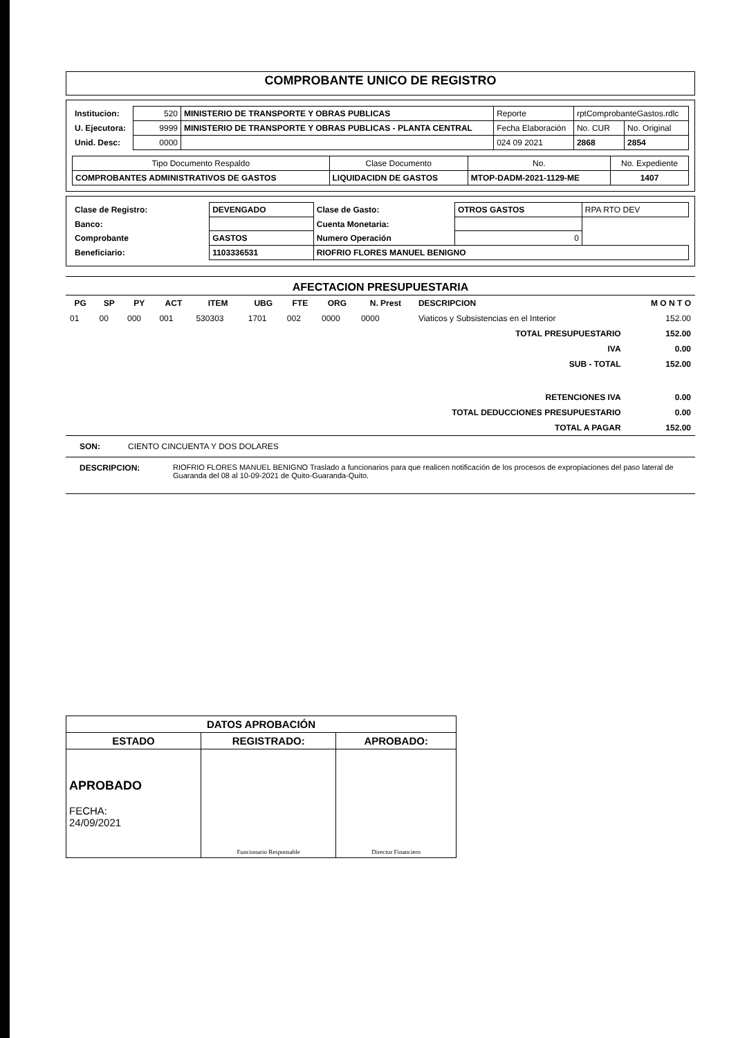COMPROBANTE UNICO DE REGISTRO
| Institucion: | 520 | MINISTERIO DE TRANSPORTE Y OBRAS PUBLICAS | Reporte | rptComprobanteGastos.rdlc | |
| U. Ejecutora: | 9999 | MINISTERIO DE TRANSPORTE Y OBRAS PUBLICAS - PLANTA CENTRAL | Fecha Elaboración | No. CUR | No. Original |
| Unid. Desc: | 0000 | | 024 09 2021 | 2868 | 2854 |
| Tipo Documento Respaldo | Clase Documento | No. | No. Expediente |
| --- | --- | --- | --- |
| COMPROBANTES ADMINISTRATIVOS DE GASTOS | LIQUIDACIDN DE GASTOS | MTOP-DADM-2021-1129-ME | 1407 |
| Clase de Registro: | DEVENGADO | Clase de Gasto: | OTROS GASTOS | RPA RTO DEV |
| Banco: | | Cuenta Monetaria: | | |
| Comprobante | GASTOS | Numero Operación | 0 | |
| Beneficiario: | 1103336531 | RIOFRIO FLORES MANUEL BENIGNO | | |
AFECTACION PRESUPUESTARIA
| PG | SP | PY | ACT | ITEM | UBG | FTE | ORG | N. Prest | DESCRIPCION | M O N T O |
| --- | --- | --- | --- | --- | --- | --- | --- | --- | --- | --- |
| 01 | 00 | 000 | 001 | 530303 | 1701 | 002 | 0000 | 0000 | Viaticos y Subsistencias en el Interior | 152.00 |
| TOTAL PRESUPUESTARIO | | | | | | | | | | 152.00 |
| IVA | | | | | | | | | | 0.00 |
| SUB - TOTAL | | | | | | | | | | 152.00 |
| RETENCIONES IVA | | | | | | | | | | 0.00 |
| TOTAL DEDUCCIONES PRESUPUESTARIO | | | | | | | | | | 0.00 |
| TOTAL A PAGAR | | | | | | | | | | 152.00 |
SON: CIENTO CINCUENTA Y DOS DOLARES
DESCRIPCION: RIOFRIO FLORES MANUEL BENIGNO Traslado a funcionarios para que realicen notificación de los procesos de expropiaciones del paso lateral de Guaranda del 08 al 10-09-2021 de Quito-Guaranda-Quito.
| DATOS APROBACIÓN | | |
| --- | --- | --- |
| ESTADO | REGISTRADO: | APROBADO: |
| APROBADO FECHA: 24/09/2021 | Funcionario Responsable | Director Financiero |